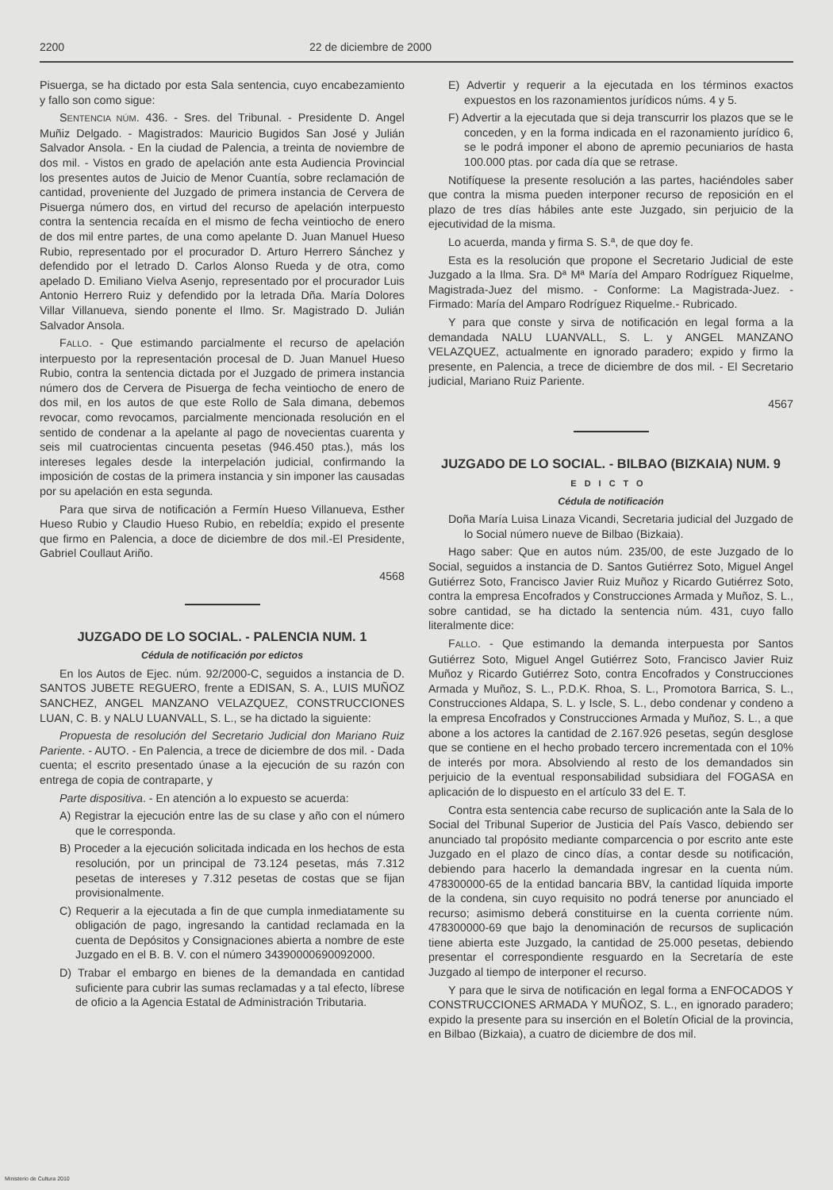2200 22 de diciembre de 2000
Pisuerga, se ha dictado por esta Sala sentencia, cuyo encabezamiento y fallo son como sigue:
SENTENCIA NÚM. 436. - Sres. del Tribunal. - Presidente D. Angel Muñiz Delgado. - Magistrados: Mauricio Bugidos San José y Julián Salvador Ansola. - En la ciudad de Palencia, a treinta de noviembre de dos mil. - Vistos en grado de apelación ante esta Audiencia Provincial los presentes autos de Juicio de Menor Cuantía, sobre reclamación de cantidad, proveniente del Juzgado de primera instancia de Cervera de Pisuerga número dos, en virtud del recurso de apelación interpuesto contra la sentencia recaída en el mismo de fecha veintiocho de enero de dos mil entre partes, de una como apelante D. Juan Manuel Hueso Rubio, representado por el procurador D. Arturo Herrero Sánchez y defendido por el letrado D. Carlos Alonso Rueda y de otra, como apelado D. Emiliano Vielva Asenjo, representado por el procurador Luis Antonio Herrero Ruiz y defendido por la letrada Dña. María Dolores Villar Villanueva, siendo ponente el Ilmo. Sr. Magistrado D. Julián Salvador Ansola.
FALLO. - Que estimando parcialmente el recurso de apelación interpuesto por la representación procesal de D. Juan Manuel Hueso Rubio, contra la sentencia dictada por el Juzgado de primera instancia número dos de Cervera de Pisuerga de fecha veintiocho de enero de dos mil, en los autos de que este Rollo de Sala dimana, debemos revocar, como revocamos, parcialmente mencionada resolución en el sentido de condenar a la apelante al pago de novecientas cuarenta y seis mil cuatrocientas cincuenta pesetas (946.450 ptas.), más los intereses legales desde la interpelación judicial, confirmando la imposición de costas de la primera instancia y sin imponer las causadas por su apelación en esta segunda.
Para que sirva de notificación a Fermín Hueso Villanueva, Esther Hueso Rubio y Claudio Hueso Rubio, en rebeldía; expido el presente que firmo en Palencia, a doce de diciembre de dos mil.-El Presidente, Gabriel Coullaut Ariño.
4568
JUZGADO DE LO SOCIAL. - PALENCIA NUM. 1
Cédula de notificación por edictos
En los Autos de Ejec. núm. 92/2000-C, seguidos a instancia de D. SANTOS JUBETE REGUERO, frente a EDISAN, S. A., LUIS MUÑOZ SANCHEZ, ANGEL MANZANO VELAZQUEZ, CONSTRUCCIONES LUAN, C. B. y NALU LUANVALL, S. L., se ha dictado la siguiente:
Propuesta de resolución del Secretario Judicial don Mariano Ruiz Pariente. - AUTO. - En Palencia, a trece de diciembre de dos mil. - Dada cuenta; el escrito presentado únase a la ejecución de su razón con entrega de copia de contraparte, y
Parte dispositiva. - En atención a lo expuesto se acuerda:
A) Registrar la ejecución entre las de su clase y año con el número que le corresponda.
B) Proceder a la ejecución solicitada indicada en los hechos de esta resolución, por un principal de 73.124 pesetas, más 7.312 pesetas de intereses y 7.312 pesetas de costas que se fijan provisionalmente.
C) Requerir a la ejecutada a fin de que cumpla inmediatamente su obligación de pago, ingresando la cantidad reclamada en la cuenta de Depósitos y Consignaciones abierta a nombre de este Juzgado en el B. B. V. con el número 34390000690092000.
D) Trabar el embargo en bienes de la demandada en cantidad suficiente para cubrir las sumas reclamadas y a tal efecto, líbrese de oficio a la Agencia Estatal de Administración Tributaria.
E) Advertir y requerir a la ejecutada en los términos exactos expuestos en los razonamientos jurídicos núms. 4 y 5.
F) Advertir a la ejecutada que si deja transcurrir los plazos que se le conceden, y en la forma indicada en el razonamiento jurídico 6, se le podrá imponer el abono de apremio pecuniarios de hasta 100.000 ptas. por cada día que se retrase.
Notifíquese la presente resolución a las partes, haciéndoles saber que contra la misma pueden interponer recurso de reposición en el plazo de tres días hábiles ante este Juzgado, sin perjuicio de la ejecutividad de la misma.
Lo acuerda, manda y firma S. S.ª, de que doy fe.
Esta es la resolución que propone el Secretario Judicial de este Juzgado a la Ilma. Sra. Dª Mª María del Amparo Rodríguez Riquelme, Magistrada-Juez del mismo. - Conforme: La Magistrada-Juez. - Firmado: María del Amparo Rodríguez Riquelme.- Rubricado.
Y para que conste y sirva de notificación en legal forma a la demandada NALU LUANVALL, S. L. y ANGEL MANZANO VELAZQUEZ, actualmente en ignorado paradero; expido y firmo la presente, en Palencia, a trece de diciembre de dos mil. - El Secretario judicial, Mariano Ruiz Pariente.
4567
JUZGADO DE LO SOCIAL. - BILBAO (BIZKAIA) NUM. 9
EDICTO
Cédula de notificación
Doña María Luisa Linaza Vicandi, Secretaria judicial del Juzgado de lo Social número nueve de Bilbao (Bizkaia).
Hago saber: Que en autos núm. 235/00, de este Juzgado de lo Social, seguidos a instancia de D. Santos Gutiérrez Soto, Miguel Angel Gutiérrez Soto, Francisco Javier Ruiz Muñoz y Ricardo Gutiérrez Soto, contra la empresa Encofrados y Construcciones Armada y Muñoz, S. L., sobre cantidad, se ha dictado la sentencia núm. 431, cuyo fallo literalmente dice:
FALLO. - Que estimando la demanda interpuesta por Santos Gutiérrez Soto, Miguel Angel Gutiérrez Soto, Francisco Javier Ruiz Muñoz y Ricardo Gutiérrez Soto, contra Encofrados y Construcciones Armada y Muñoz, S. L., P.D.K. Rhoa, S. L., Promotora Barrica, S. L., Construcciones Aldapa, S. L. y Iscle, S. L., debo condenar y condeno a la empresa Encofrados y Construcciones Armada y Muñoz, S. L., a que abone a los actores la cantidad de 2.167.926 pesetas, según desglose que se contiene en el hecho probado tercero incrementada con el 10% de interés por mora. Absolviendo al resto de los demandados sin perjuicio de la eventual responsabilidad subsidiara del FOGASA en aplicación de lo dispuesto en el artículo 33 del E. T.
Contra esta sentencia cabe recurso de suplicación ante la Sala de lo Social del Tribunal Superior de Justicia del País Vasco, debiendo ser anunciado tal propósito mediante comparcencia o por escrito ante este Juzgado en el plazo de cinco días, a contar desde su notificación, debiendo para hacerlo la demandada ingresar en la cuenta núm. 478300000-65 de la entidad bancaria BBV, la cantidad líquida importe de la condena, sin cuyo requisito no podrá tenerse por anunciado el recurso; asimismo deberá constituirse en la cuenta corriente núm. 478300000-69 que bajo la denominación de recursos de suplicación tiene abierta este Juzgado, la cantidad de 25.000 pesetas, debiendo presentar el correspondiente resguardo en la Secretaría de este Juzgado al tiempo de interponer el recurso.
Y para que le sirva de notificación en legal forma a ENFOCADOS Y CONSTRUCCIONES ARMADA Y MUÑOZ, S. L., en ignorado paradero; expido la presente para su inserción en el Boletín Oficial de la provincia, en Bilbao (Bizkaia), a cuatro de diciembre de dos mil.
Ministerio de Cultura 2010